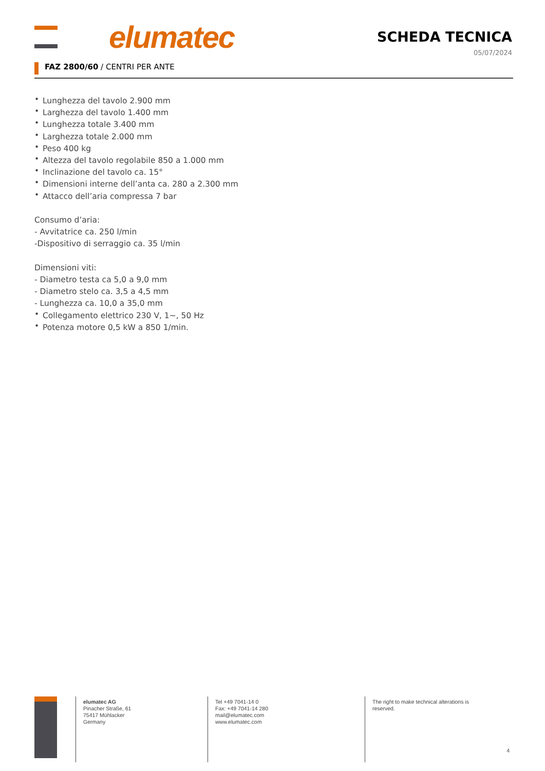elumatec SCHEDA TECNICA
05/07/2024
FAZ 2800/60 / CENTRI PER ANTE
• Lunghezza del tavolo 2.900 mm
• Larghezza del tavolo 1.400 mm
• Lunghezza totale 3.400 mm
• Larghezza totale 2.000 mm
• Peso 400 kg
• Altezza del tavolo regolabile 850 a 1.000 mm
• Inclinazione del tavolo ca. 15°
• Dimensioni interne dell’anta ca. 280 a 2.300 mm
• Attacco dell’aria compressa 7 bar
Consumo d’aria:
- Avvitatrice ca. 250 l/min
-Dispositivo di serraggio ca. 35 l/min
Dimensioni viti:
- Diametro testa ca 5,0 a 9,0 mm
- Diametro stelo ca. 3,5 a 4,5 mm
- Lunghezza ca. 10,0 a 35,0 mm
• Collegamento elettrico 230 V, 1~, 50 Hz
• Potenza motore 0,5 kW a 850 1/min.
elumatec AG
Pinacher Straße, 61
75417 Mühlacker
Germany
Tel +49 7041-14 0
Fax: +49 7041-14 280
mail@elumatec.com
www.elumatec.com
The right to make technical alterations is reserved.
4